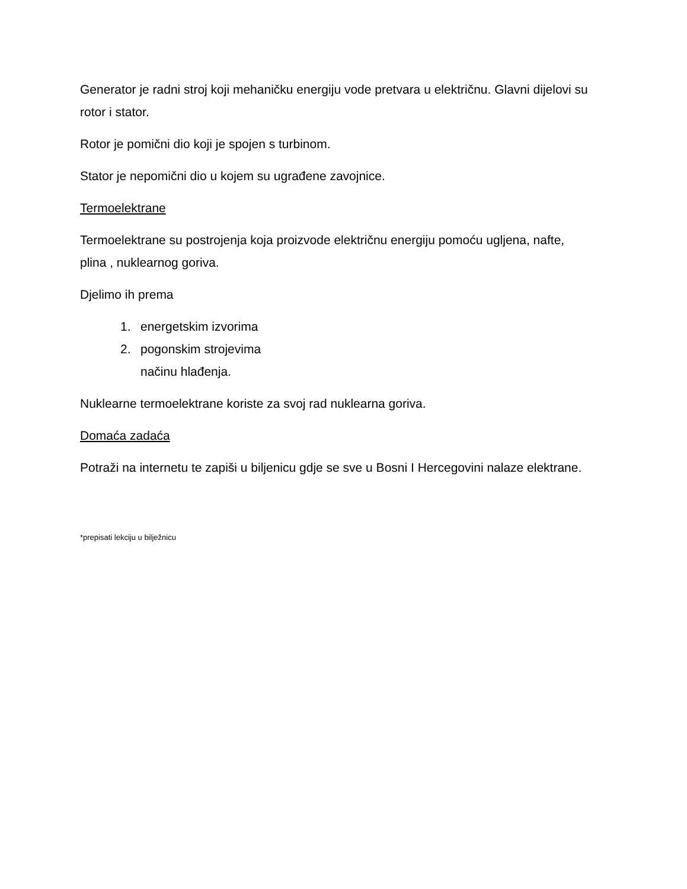Generator je radni stroj koji mehaničku energiju vode pretvara u električnu. Glavni dijelovi su rotor i stator.
Rotor je pomični dio koji je spojen s turbinom.
Stator je nepomični dio u kojem su ugrađene zavojnice.
Termoelektrane
Termoelektrane su postrojenja koja proizvode električnu energiju pomoću ugljena, nafte, plina , nuklearnog goriva.
Djelimo ih prema
1. energetskim izvorima
2. pogonskim strojevima
načinu hlađenja.
Nuklearne termoelektrane koriste za svoj rad nuklearna goriva.
Domaća zadaća
Potraži na internetu te zapiši u biljenicu gdje se sve u Bosni I Hercegovini nalaze elektrane.
*prepisati lekciju u bilježnicu